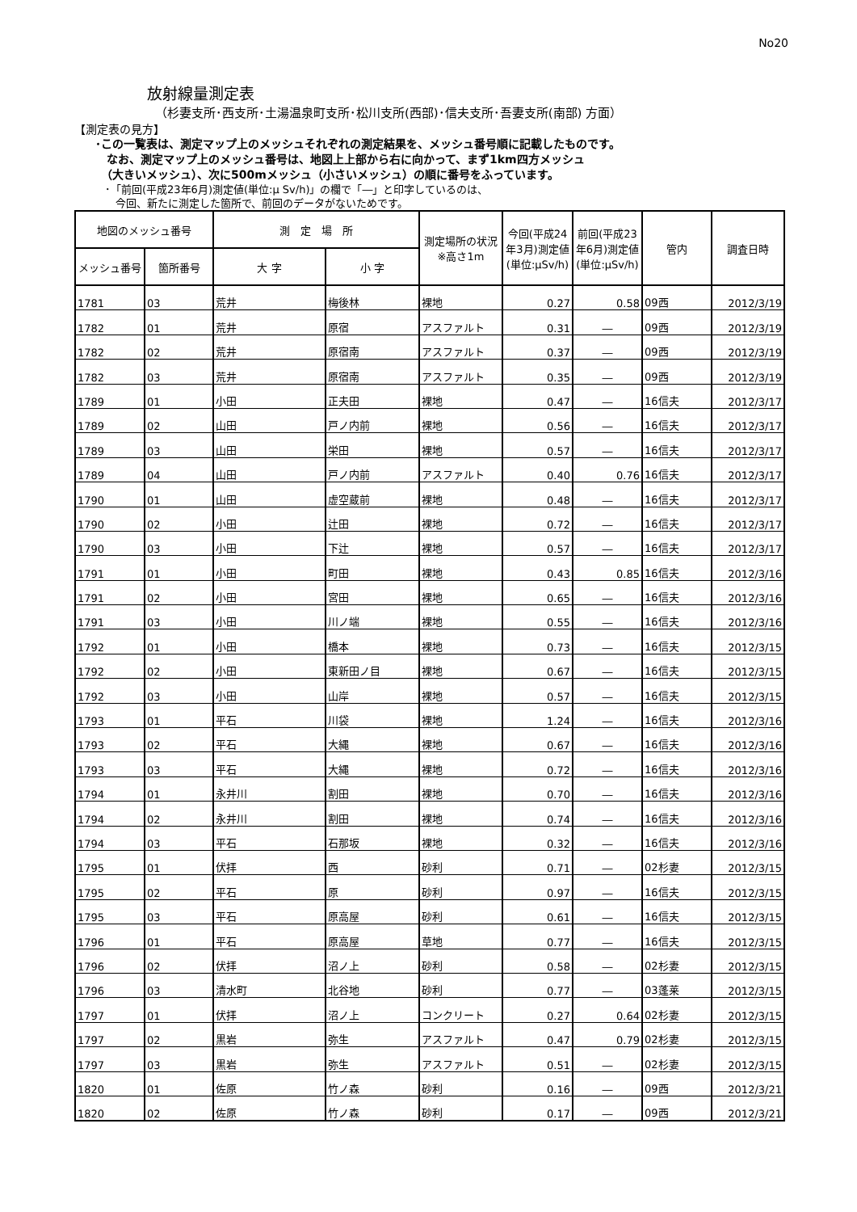No20
放射線量測定表
（杉妻支所･西支所･土湯温泉町支所･松川支所(西部)･信夫支所･吾妻支所(南部) 方面）
【測定表の見方】
･この一覧表は、測定マップ上のメッシュそれぞれの測定結果を、メッシュ番号順に記載したものです。
　なお、測定マップ上のメッシュ番号は、地図上上部から右に向かって、まず1km四方メッシュ
　（大きいメッシュ）、次に500mメッシュ（小さいメッシュ）の順に番号をふっています。
･「前回(平成23年6月)測定値(単位:μ Sv/h)」の欄で「―」と印字しているのは、
　今回、新たに測定した箇所で、前回のデータがないためです。
| 地図のメッシュ番号 | | 測 定 場 所 | | 測定場所の状況※高さ1m | 今回(平成24年3月)測定値(単位:μSv/h) | 前回(平成23年6月)測定値(単位:μSv/h) | 管内 | 調査日時 |
| --- | --- | --- | --- | --- | --- | --- | --- | --- |
| メッシュ番号 | 箇所番号 | 大 字 | 小 字 | | | | | |
| 1781 | 03 | 荒井 | 梅後林 | 裸地 | 0.27 | 0.58 | 09西 | 2012/3/19 |
| 1782 | 01 | 荒井 | 原宿 | アスファルト | 0.31 | ― | 09西 | 2012/3/19 |
| 1782 | 02 | 荒井 | 原宿南 | アスファルト | 0.37 | ― | 09西 | 2012/3/19 |
| 1782 | 03 | 荒井 | 原宿南 | アスファルト | 0.35 | ― | 09西 | 2012/3/19 |
| 1789 | 01 | 小田 | 正夫田 | 裸地 | 0.47 | ― | 16信夫 | 2012/3/17 |
| 1789 | 02 | 山田 | 戸ノ内前 | 裸地 | 0.56 | ― | 16信夫 | 2012/3/17 |
| 1789 | 03 | 山田 | 栄田 | 裸地 | 0.57 | ― | 16信夫 | 2012/3/17 |
| 1789 | 04 | 山田 | 戸ノ内前 | アスファルト | 0.40 | 0.76 | 16信夫 | 2012/3/17 |
| 1790 | 01 | 山田 | 虚空蔵前 | 裸地 | 0.48 | ― | 16信夫 | 2012/3/17 |
| 1790 | 02 | 小田 | 辻田 | 裸地 | 0.72 | ― | 16信夫 | 2012/3/17 |
| 1790 | 03 | 小田 | 下辻 | 裸地 | 0.57 | ― | 16信夫 | 2012/3/17 |
| 1791 | 01 | 小田 | 町田 | 裸地 | 0.43 | 0.85 | 16信夫 | 2012/3/16 |
| 1791 | 02 | 小田 | 宮田 | 裸地 | 0.65 | ― | 16信夫 | 2012/3/16 |
| 1791 | 03 | 小田 | 川ノ端 | 裸地 | 0.55 | ― | 16信夫 | 2012/3/16 |
| 1792 | 01 | 小田 | 橋本 | 裸地 | 0.73 | ― | 16信夫 | 2012/3/15 |
| 1792 | 02 | 小田 | 東新田ノ目 | 裸地 | 0.67 | ― | 16信夫 | 2012/3/15 |
| 1792 | 03 | 小田 | 山岸 | 裸地 | 0.57 | ― | 16信夫 | 2012/3/15 |
| 1793 | 01 | 平石 | 川袋 | 裸地 | 1.24 | ― | 16信夫 | 2012/3/16 |
| 1793 | 02 | 平石 | 大縄 | 裸地 | 0.67 | ― | 16信夫 | 2012/3/16 |
| 1793 | 03 | 平石 | 大縄 | 裸地 | 0.72 | ― | 16信夫 | 2012/3/16 |
| 1794 | 01 | 永井川 | 割田 | 裸地 | 0.70 | ― | 16信夫 | 2012/3/16 |
| 1794 | 02 | 永井川 | 割田 | 裸地 | 0.74 | ― | 16信夫 | 2012/3/16 |
| 1794 | 03 | 平石 | 石那坂 | 裸地 | 0.32 | ― | 16信夫 | 2012/3/16 |
| 1795 | 01 | 伏拝 | 西 | 砂利 | 0.71 | ― | 02杉妻 | 2012/3/15 |
| 1795 | 02 | 平石 | 原 | 砂利 | 0.97 | ― | 16信夫 | 2012/3/15 |
| 1795 | 03 | 平石 | 原高屋 | 砂利 | 0.61 | ― | 16信夫 | 2012/3/15 |
| 1796 | 01 | 平石 | 原高屋 | 草地 | 0.77 | ― | 16信夫 | 2012/3/15 |
| 1796 | 02 | 伏拝 | 沼ノ上 | 砂利 | 0.58 | ― | 02杉妻 | 2012/3/15 |
| 1796 | 03 | 清水町 | 北谷地 | 砂利 | 0.77 | ― | 03蓬莱 | 2012/3/15 |
| 1797 | 01 | 伏拝 | 沼ノ上 | コンクリート | 0.27 | 0.64 | 02杉妻 | 2012/3/15 |
| 1797 | 02 | 黒岩 | 弥生 | アスファルト | 0.47 | 0.79 | 02杉妻 | 2012/3/15 |
| 1797 | 03 | 黒岩 | 弥生 | アスファルト | 0.51 | ― | 02杉妻 | 2012/3/15 |
| 1820 | 01 | 佐原 | 竹ノ森 | 砂利 | 0.16 | ― | 09西 | 2012/3/21 |
| 1820 | 02 | 佐原 | 竹ノ森 | 砂利 | 0.17 | ― | 09西 | 2012/3/21 |